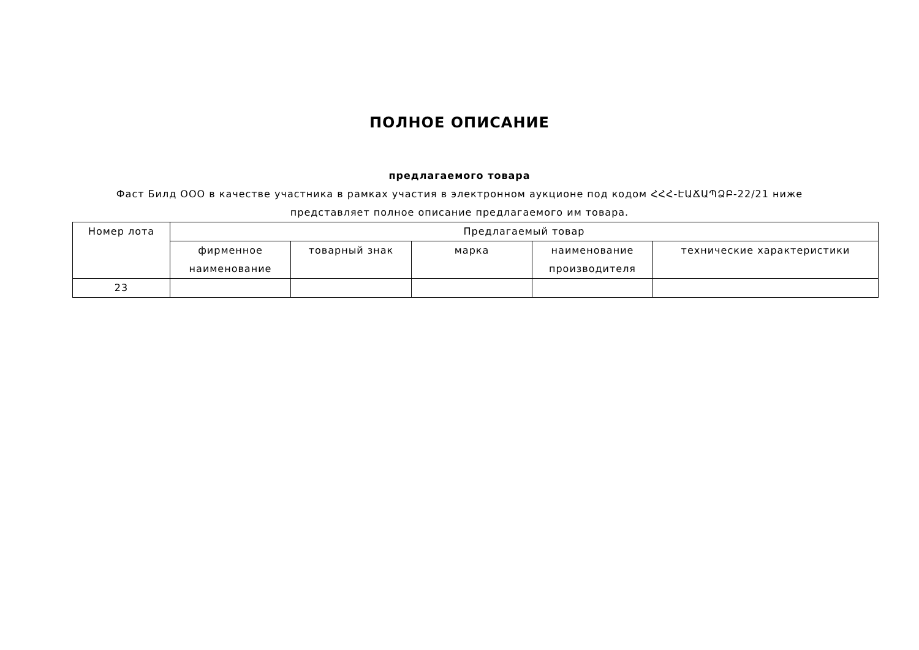ПОЛНОЕ ОПИСАНИЕ
предлагаемого товара
Фаст Билд ООО в качестве участника в рамках участия в электронном аукционе под кодом ՀՀՀ-ԷԱՃԱՊՁԲ-22/21 ниже представляет полное описание предлагаемого им товара.
| Номер лота | Предлагаемый товар | | | | |
| | фирменное наименование | товарный знак | марка | наименование производителя | технические характеристики |
| 23 | | | | | |